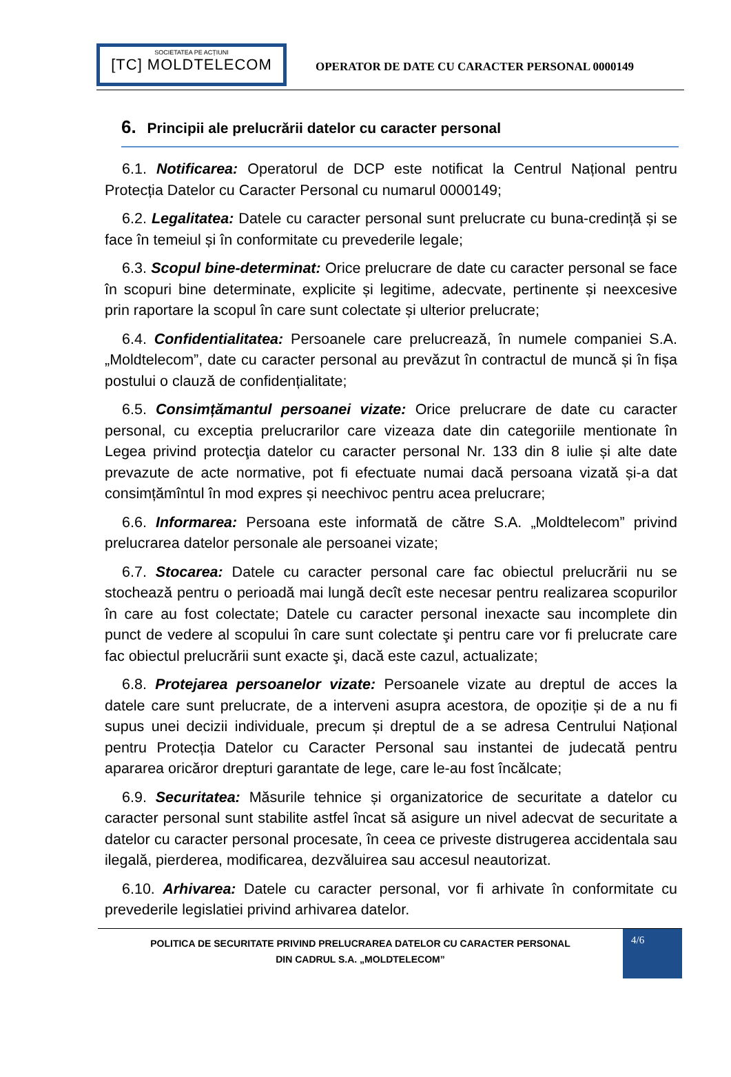SOCIETATEA PE ACȚIUNI
[TC] MOLDTELECOM
OPERATOR DE DATE CU CARACTER PERSONAL 0000149
6. Principii ale prelucrării datelor cu caracter personal
6.1. Notificarea: Operatorul de DCP este notificat la Centrul Național pentru Protecția Datelor cu Caracter Personal cu numarul 0000149;
6.2. Legalitatea: Datele cu caracter personal sunt prelucrate cu buna-credință și se face în temeiul și în conformitate cu prevederile legale;
6.3. Scopul bine-determinat: Orice prelucrare de date cu caracter personal se face în scopuri bine determinate, explicite și legitime, adecvate, pertinente și neexcesive prin raportare la scopul în care sunt colectate și ulterior prelucrate;
6.4. Confidentialitatea: Persoanele care prelucrează, în numele companiei S.A.„Moldtelecom”, date cu caracter personal au prevăzut în contractul de muncă și în fișa postului o clauză de confidențialitate;
6.5. Consimțămantul persoanei vizate: Orice prelucrare de date cu caracter personal, cu exceptia prelucrarilor care vizeaza date din categoriile mentionate în Legea privind protecţia datelor cu caracter personal Nr. 133 din 8 iulie și alte date prevazute de acte normative, pot fi efectuate numai dacă persoana vizată și-a dat consimțămîntul în mod expres și neechivoc pentru acea prelucrare;
6.6. Informarea: Persoana este informată de către S.A. „Moldtelecom” privind prelucrarea datelor personale ale persoanei vizate;
6.7. Stocarea: Datele cu caracter personal care fac obiectul prelucrării nu se stochează pentru o perioadă mai lungă decît este necesar pentru realizarea scopurilor în care au fost colectate; Datele cu caracter personal inexacte sau incomplete din punct de vedere al scopului în care sunt colectate şi pentru care vor fi prelucrate care fac obiectul prelucrării sunt exacte şi, dacă este cazul, actualizate;
6.8. Protejarea persoanelor vizate: Persoanele vizate au dreptul de acces la datele care sunt prelucrate, de a interveni asupra acestora, de opoziție și de a nu fi supus unei decizii individuale, precum și dreptul de a se adresa Centrului Național pentru Protecția Datelor cu Caracter Personal sau instantei de judecată pentru apararea oricăror drepturi garantate de lege, care le-au fost încălcate;
6.9. Securitatea: Măsurile tehnice și organizatorice de securitate a datelor cu caracter personal sunt stabilite astfel încat să asigure un nivel adecvat de securitate a datelor cu caracter personal procesate, în ceea ce priveste distrugerea accidentala sau ilegală, pierderea, modificarea, dezvăluirea sau accesul neautorizat.
6.10. Arhivarea: Datele cu caracter personal, vor fi arhivate în conformitate cu prevederile legislatiei privind arhivarea datelor.
POLITICA DE SECURITATE PRIVIND PRELUCRAREA DATELOR CU CARACTER PERSONAL
DIN CADRUL S.A. „MOLDTELECOM”
4/6